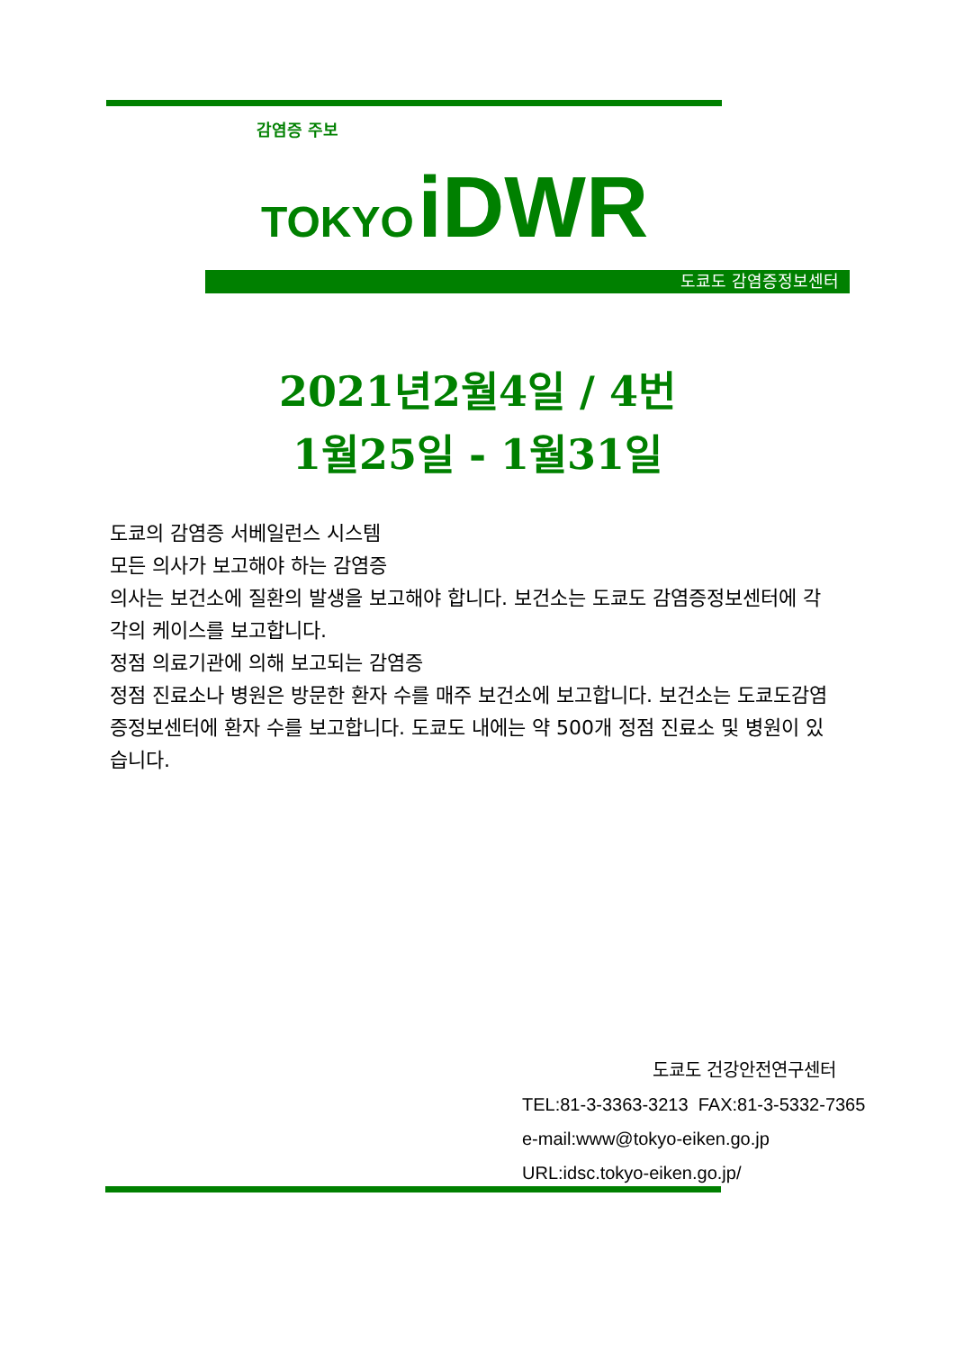감염증 주보
TOKYO iDWR
도쿄도 감염증정보센터
2021년2월4일 / 4번
1월25일 - 1월31일
도쿄의 감염증 서베일런스 시스템
모든 의사가 보고해야 하는 감염증
의사는 보건소에 질환의 발생을 보고해야 합니다. 보건소는 도쿄도 감염증정보센터에 각각의 케이스를 보고합니다.
정점 의료기관에 의해 보고되는 감염증
정점 진료소나 병원은 방문한 환자 수를 매주 보건소에 보고합니다. 보건소는 도쿄도감염증정보센터에 환자 수를 보고합니다. 도쿄도 내에는 약 500개 정점 진료소 및 병원이 있습니다.
도쿄도 건강안전연구센터
TEL:81-3-3363-3213 FAX:81-3-5332-7365
e-mail:www@tokyo-eiken.go.jp
URL:idsc.tokyo-eiken.go.jp/